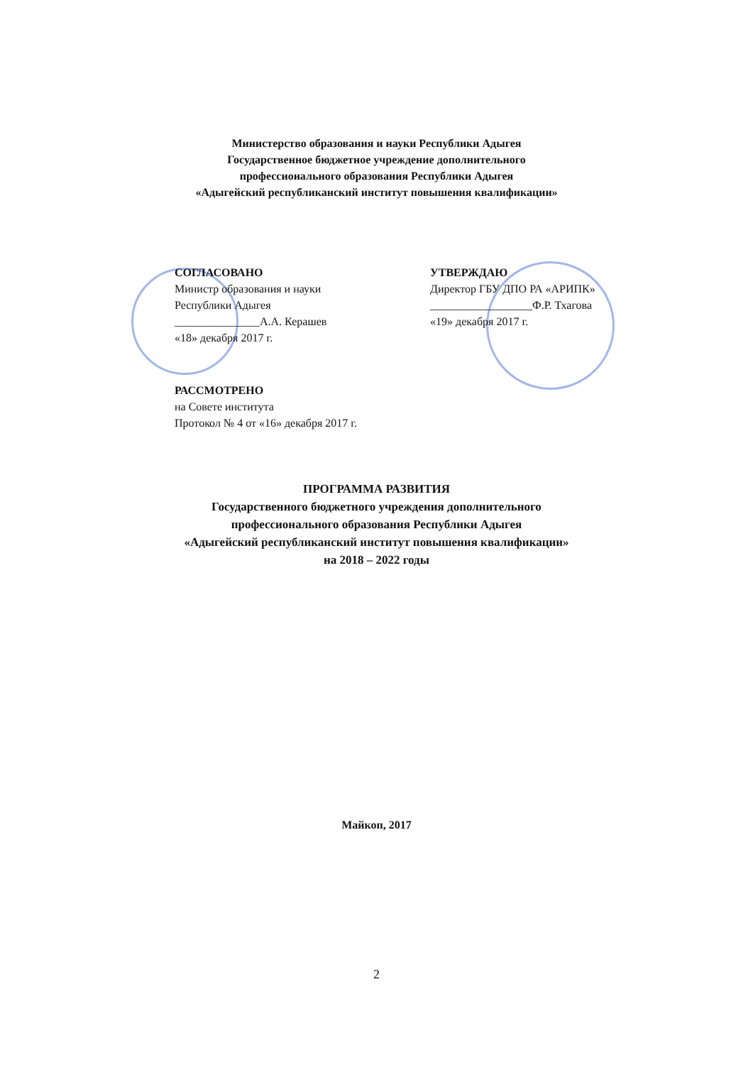Министерство образования и науки Республики Адыгея
Государственное бюджетное учреждение дополнительного
профессионального образования Республики Адыгея
«Адыгейский республиканский институт повышения квалификации»
СОГЛАСОВАНО
Министр образования и науки
Республики Адыгея
_______________А.А. Керашев
«18» декабря 2017 г.
УТВЕРЖДАЮ
Директор ГБУ ДПО РА «АРИПК»
__________________Ф.Р. Тхагова
«19» декабря 2017 г.
РАССМОТРЕНО
на Совете института
Протокол № 4 от «16» декабря 2017 г.
ПРОГРАММА РАЗВИТИЯ
Государственного бюджетного учреждения дополнительного
профессионального образования Республики Адыгея
«Адыгейский республиканский институт повышения квалификации»
на 2018 – 2022 годы
Майкоп, 2017
2